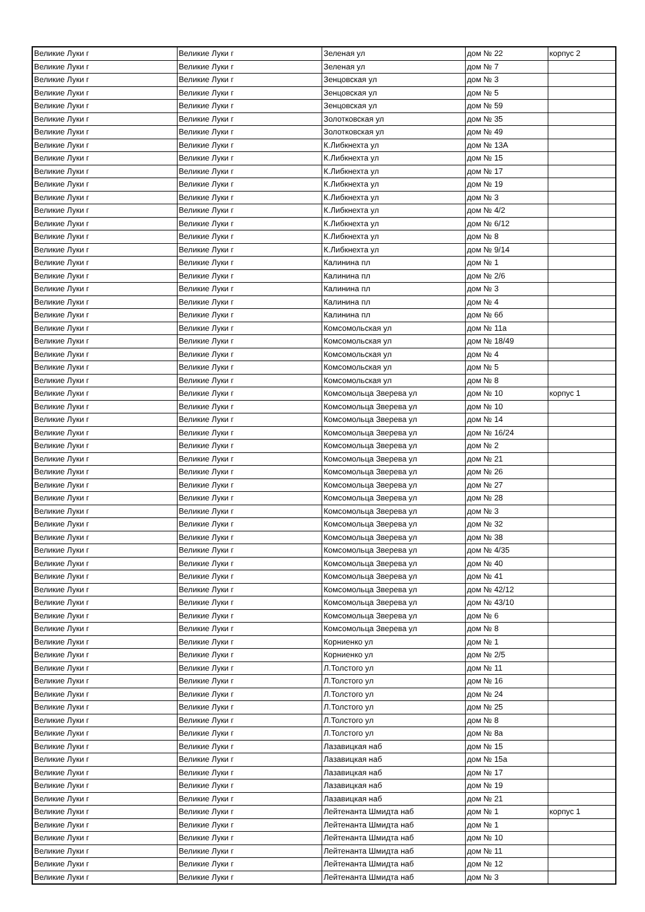| Великие Луки г | Великие Луки г | Зеленая ул | дом № 22 | корпус 2 |
| Великие Луки г | Великие Луки г | Зеленая ул | дом № 7 | |
| Великие Луки г | Великие Луки г | Зенцовская ул | дом № 3 | |
| Великие Луки г | Великие Луки г | Зенцовская ул | дом № 5 | |
| Великие Луки г | Великие Луки г | Зенцовская ул | дом № 59 | |
| Великие Луки г | Великие Луки г | Золотковская ул | дом № 35 | |
| Великие Луки г | Великие Луки г | Золотковская ул | дом № 49 | |
| Великие Луки г | Великие Луки г | К.Либкнехта ул | дом № 13А | |
| Великие Луки г | Великие Луки г | К.Либкнехта ул | дом № 15 | |
| Великие Луки г | Великие Луки г | К.Либкнехта ул | дом № 17 | |
| Великие Луки г | Великие Луки г | К.Либкнехта ул | дом № 19 | |
| Великие Луки г | Великие Луки г | К.Либкнехта ул | дом № 3 | |
| Великие Луки г | Великие Луки г | К.Либкнехта ул | дом № 4/2 | |
| Великие Луки г | Великие Луки г | К.Либкнехта ул | дом № 6/12 | |
| Великие Луки г | Великие Луки г | К.Либкнехта ул | дом № 8 | |
| Великие Луки г | Великие Луки г | К.Либкнехта ул | дом № 9/14 | |
| Великие Луки г | Великие Луки г | Калинина пл | дом № 1 | |
| Великие Луки г | Великие Луки г | Калинина пл | дом № 2/6 | |
| Великие Луки г | Великие Луки г | Калинина пл | дом № 3 | |
| Великие Луки г | Великие Луки г | Калинина пл | дом № 4 | |
| Великие Луки г | Великие Луки г | Калинина пл | дом № 6б | |
| Великие Луки г | Великие Луки г | Комсомольская ул | дом № 11а | |
| Великие Луки г | Великие Луки г | Комсомольская ул | дом № 18/49 | |
| Великие Луки г | Великие Луки г | Комсомольская ул | дом № 4 | |
| Великие Луки г | Великие Луки г | Комсомольская ул | дом № 5 | |
| Великие Луки г | Великие Луки г | Комсомольская ул | дом № 8 | |
| Великие Луки г | Великие Луки г | Комсомольца Зверева ул | дом № 10 | корпус 1 |
| Великие Луки г | Великие Луки г | Комсомольца Зверева ул | дом № 10 | |
| Великие Луки г | Великие Луки г | Комсомольца Зверева ул | дом № 14 | |
| Великие Луки г | Великие Луки г | Комсомольца Зверева ул | дом № 16/24 | |
| Великие Луки г | Великие Луки г | Комсомольца Зверева ул | дом № 2 | |
| Великие Луки г | Великие Луки г | Комсомольца Зверева ул | дом № 21 | |
| Великие Луки г | Великие Луки г | Комсомольца Зверева ул | дом № 26 | |
| Великие Луки г | Великие Луки г | Комсомольца Зверева ул | дом № 27 | |
| Великие Луки г | Великие Луки г | Комсомольца Зверева ул | дом № 28 | |
| Великие Луки г | Великие Луки г | Комсомольца Зверева ул | дом № 3 | |
| Великие Луки г | Великие Луки г | Комсомольца Зверева ул | дом № 32 | |
| Великие Луки г | Великие Луки г | Комсомольца Зверева ул | дом № 38 | |
| Великие Луки г | Великие Луки г | Комсомольца Зверева ул | дом № 4/35 | |
| Великие Луки г | Великие Луки г | Комсомольца Зверева ул | дом № 40 | |
| Великие Луки г | Великие Луки г | Комсомольца Зверева ул | дом № 41 | |
| Великие Луки г | Великие Луки г | Комсомольца Зверева ул | дом № 42/12 | |
| Великие Луки г | Великие Луки г | Комсомольца Зверева ул | дом № 43/10 | |
| Великие Луки г | Великие Луки г | Комсомольца Зверева ул | дом № 6 | |
| Великие Луки г | Великие Луки г | Комсомольца Зверева ул | дом № 8 | |
| Великие Луки г | Великие Луки г | Корниенко ул | дом № 1 | |
| Великие Луки г | Великие Луки г | Корниенко ул | дом № 2/5 | |
| Великие Луки г | Великие Луки г | Л.Толстого ул | дом № 11 | |
| Великие Луки г | Великие Луки г | Л.Толстого ул | дом № 16 | |
| Великие Луки г | Великие Луки г | Л.Толстого ул | дом № 24 | |
| Великие Луки г | Великие Луки г | Л.Толстого ул | дом № 25 | |
| Великие Луки г | Великие Луки г | Л.Толстого ул | дом № 8 | |
| Великие Луки г | Великие Луки г | Л.Толстого ул | дом № 8а | |
| Великие Луки г | Великие Луки г | Лазавицкая наб | дом № 15 | |
| Великие Луки г | Великие Луки г | Лазавицкая наб | дом № 15а | |
| Великие Луки г | Великие Луки г | Лазавицкая наб | дом № 17 | |
| Великие Луки г | Великие Луки г | Лазавицкая наб | дом № 19 | |
| Великие Луки г | Великие Луки г | Лазавицкая наб | дом № 21 | |
| Великие Луки г | Великие Луки г | Лейтенанта Шмидта наб | дом № 1 | корпус 1 |
| Великие Луки г | Великие Луки г | Лейтенанта Шмидта наб | дом № 1 | |
| Великие Луки г | Великие Луки г | Лейтенанта Шмидта наб | дом № 10 | |
| Великие Луки г | Великие Луки г | Лейтенанта Шмидта наб | дом № 11 | |
| Великие Луки г | Великие Луки г | Лейтенанта Шмидта наб | дом № 12 | |
| Великие Луки г | Великие Луки г | Лейтенанта Шмидта наб | дом № 3 | |